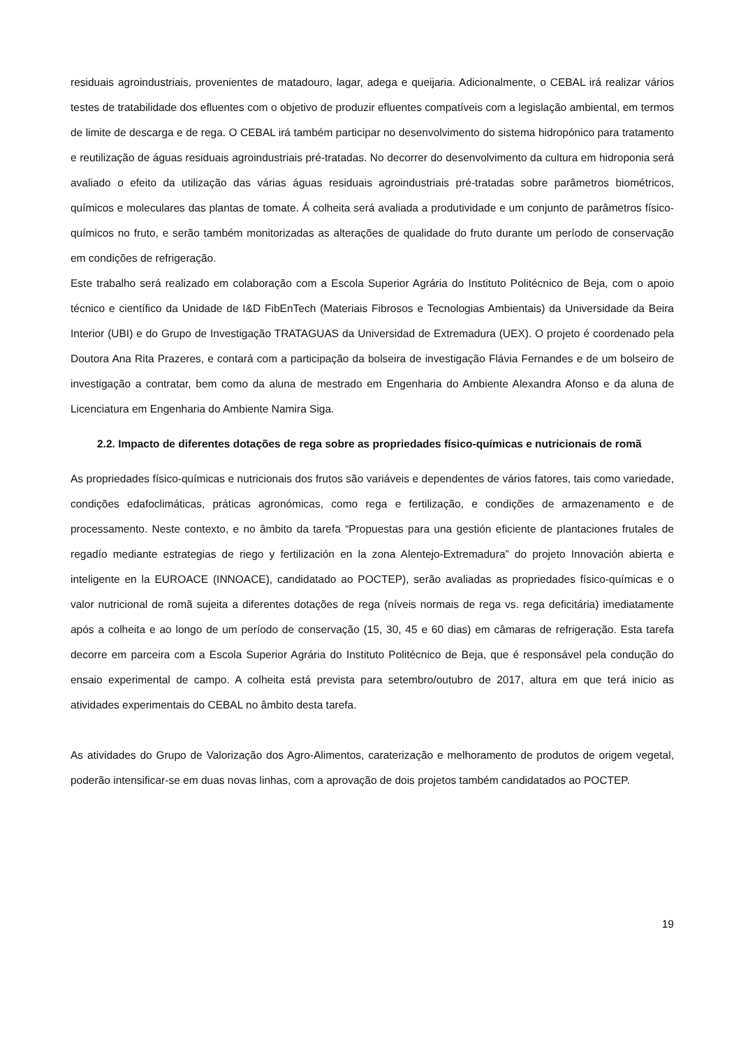residuais agroindustriais, provenientes de matadouro, lagar, adega e queijaria. Adicionalmente, o CEBAL irá realizar vários testes de tratabilidade dos efluentes com o objetivo de produzir efluentes compatíveis com a legislação ambiental, em termos de limite de descarga e de rega. O CEBAL irá também participar no desenvolvimento do sistema hidropónico para tratamento e reutilização de águas residuais agroindustriais pré-tratadas. No decorrer do desenvolvimento da cultura em hidroponia será avaliado o efeito da utilização das várias águas residuais agroindustriais pré-tratadas sobre parâmetros biométricos, químicos e moleculares das plantas de tomate. Á colheita será avaliada a produtividade e um conjunto de parâmetros físico-químicos no fruto, e serão também monitorizadas as alterações de qualidade do fruto durante um período de conservação em condições de refrigeração.
Este trabalho será realizado em colaboração com a Escola Superior Agrária do Instituto Politécnico de Beja, com o apoio técnico e científico da Unidade de I&D FibEnTech (Materiais Fibrosos e Tecnologias Ambientais) da Universidade da Beira Interior (UBI) e do Grupo de Investigação TRATAGUAS da Universidad de Extremadura (UEX). O projeto é coordenado pela Doutora Ana Rita Prazeres, e contará com a participação da bolseira de investigação Flávia Fernandes e de um bolseiro de investigação a contratar, bem como da aluna de mestrado em Engenharia do Ambiente Alexandra Afonso e da aluna de Licenciatura em Engenharia do Ambiente Namira Siga.
2.2. Impacto de diferentes dotações de rega sobre as propriedades físico-químicas e nutricionais de romã
As propriedades físico-químicas e nutricionais dos frutos são variáveis e dependentes de vários fatores, tais como variedade, condições edafoclimáticas, práticas agronómicas, como rega e fertilização, e condições de armazenamento e de processamento. Neste contexto, e no âmbito da tarefa “Propuestas para una gestión eficiente de plantaciones frutales de regadío mediante estrategias de riego y fertilización en la zona Alentejo-Extremadura” do projeto Innovación abierta e inteligente en la EUROACE (INNOACE), candidatado ao POCTEP), serão avaliadas as propriedades físico-químicas e o valor nutricional de romã sujeita a diferentes dotações de rega (níveis normais de rega vs. rega deficitária) imediatamente após a colheita e ao longo de um período de conservação (15, 30, 45 e 60 dias) em câmaras de refrigeração. Esta tarefa decorre em parceira com a Escola Superior Agrária do Instituto Politécnico de Beja, que é responsável pela condução do ensaio experimental de campo. A colheita está prevista para setembro/outubro de 2017, altura em que terá inicio as atividades experimentais do CEBAL no âmbito desta tarefa.
As atividades do Grupo de Valorização dos Agro-Alimentos, caraterização e melhoramento de produtos de origem vegetal, poderão intensificar-se em duas novas linhas, com a aprovação de dois projetos também candidatados ao POCTEP.
19